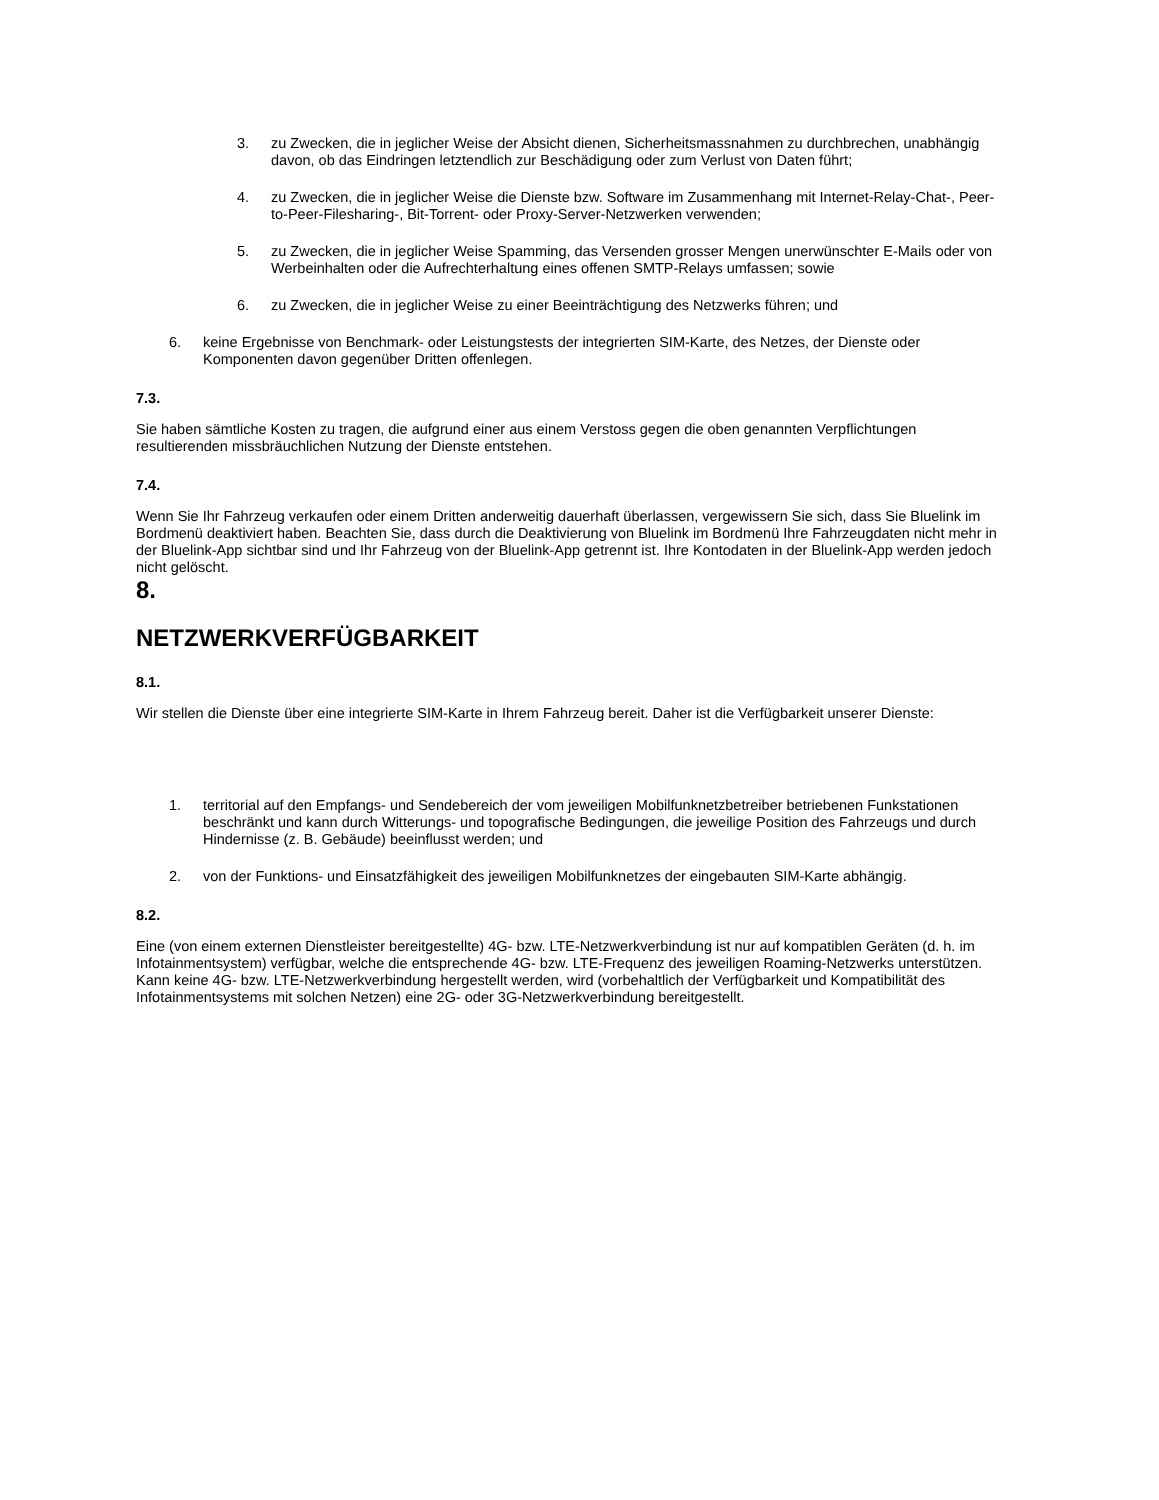3. zu Zwecken, die in jeglicher Weise der Absicht dienen, Sicherheitsmassnahmen zu durchbrechen, unabhängig davon, ob das Eindringen letztendlich zur Beschädigung oder zum Verlust von Daten führt;
4. zu Zwecken, die in jeglicher Weise die Dienste bzw. Software im Zusammenhang mit Internet-Relay-Chat-, Peer-to-Peer-Filesharing-, Bit-Torrent- oder Proxy-Server-Netzwerken verwenden;
5. zu Zwecken, die in jeglicher Weise Spamming, das Versenden grosser Mengen unerwünschter E-Mails oder von Werbeinhalten oder die Aufrechterhaltung eines offenen SMTP-Relays umfassen; sowie
6. zu Zwecken, die in jeglicher Weise zu einer Beeinträchtigung des Netzwerks führen; und
6. keine Ergebnisse von Benchmark- oder Leistungstests der integrierten SIM-Karte, des Netzes, der Dienste oder Komponenten davon gegenüber Dritten offenlegen.
7.3.
Sie haben sämtliche Kosten zu tragen, die aufgrund einer aus einem Verstoss gegen die oben genannten Verpflichtungen resultierenden missbräuchlichen Nutzung der Dienste entstehen.
7.4.
Wenn Sie Ihr Fahrzeug verkaufen oder einem Dritten anderweitig dauerhaft überlassen, vergewissern Sie sich, dass Sie Bluelink im Bordmenü deaktiviert haben. Beachten Sie, dass durch die Deaktivierung von Bluelink im Bordmenü Ihre Fahrzeugdaten nicht mehr in der Bluelink-App sichtbar sind und Ihr Fahrzeug von der Bluelink-App getrennt ist. Ihre Kontodaten in der Bluelink-App werden jedoch nicht gelöscht.
8.
NETZWERKVERFÜGBARKEIT
8.1.
Wir stellen die Dienste über eine integrierte SIM-Karte in Ihrem Fahrzeug bereit. Daher ist die Verfügbarkeit unserer Dienste:
1. territorial auf den Empfangs- und Sendebereich der vom jeweiligen Mobilfunknetzbetreiber betriebenen Funkstationen beschränkt und kann durch Witterungs- und topografische Bedingungen, die jeweilige Position des Fahrzeugs und durch Hindernisse (z. B. Gebäude) beeinflusst werden; und
2. von der Funktions- und Einsatzfähigkeit des jeweiligen Mobilfunknetzes der eingebauten SIM-Karte abhängig.
8.2.
Eine (von einem externen Dienstleister bereitgestellte) 4G- bzw. LTE-Netzwerkverbindung ist nur auf kompatiblen Geräten (d. h. im Infotainmentsystem) verfügbar, welche die entsprechende 4G- bzw. LTE-Frequenz des jeweiligen Roaming-Netzwerks unterstützen. Kann keine 4G- bzw. LTE-Netzwerkverbindung hergestellt werden, wird (vorbehaltlich der Verfügbarkeit und Kompatibilität des Infotainmentsystems mit solchen Netzen) eine 2G- oder 3G-Netzwerkverbindung bereitgestellt.